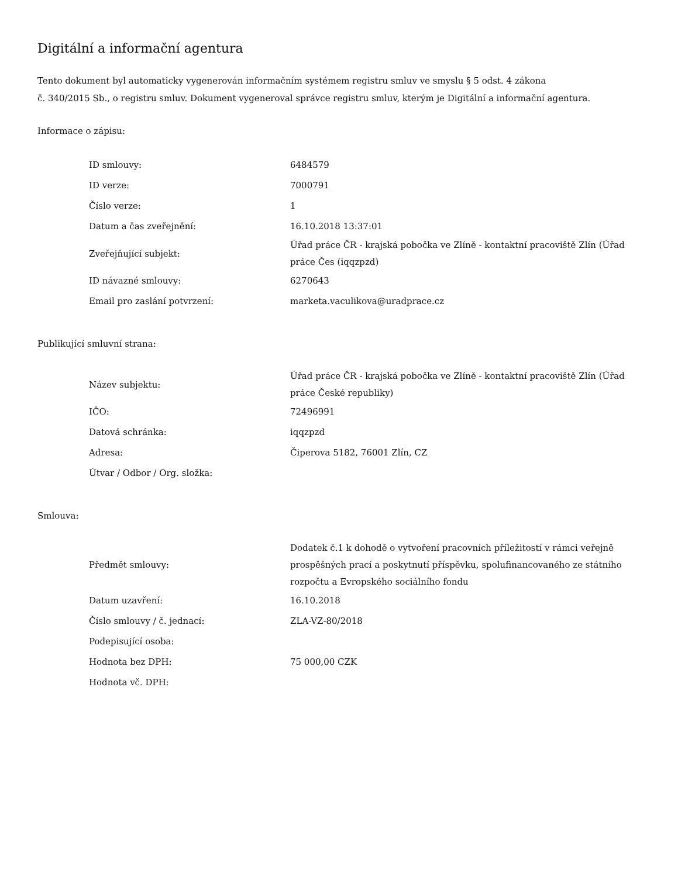Digitální a informační agentura
Tento dokument byl automaticky vygenerován informačním systémem registru smluv ve smyslu § 5 odst. 4 zákona
č. 340/2015 Sb., o registru smluv. Dokument vygeneroval správce registru smluv, kterým je Digitální a informační agentura.
Informace o zápisu:
| ID smlouvy: | 6484579 |
| ID verze: | 7000791 |
| Číslo verze: | 1 |
| Datum a čas zveřejnění: | 16.10.2018 13:37:01 |
| Zveřejňující subjekt: | Úřad práce ČR - krajská pobočka ve Zlíně - kontaktní pracoviště Zlín (Úřad práce Čes (iqqzpzd) |
| ID návazné smlouvy: | 6270643 |
| Email pro zaslání potvrzení: | marketa.vaculikova@uradprace.cz |
Publikující smluvní strana:
| Název subjektu: | Úřad práce ČR - krajská pobočka ve Zlíně - kontaktní pracoviště Zlín (Úřad práce České republiky) |
| IČO: | 72496991 |
| Datová schránka: | iqqzpzd |
| Adresa: | Čiperova 5182, 76001 Zlín, CZ |
| Útvar / Odbor / Org. složka: | |
Smlouva:
| Předmět smlouvy: | Dodatek č.1 k dohodě o vytvoření pracovních příležitostí v rámci veřejně prospěšných prací a poskytnutí příspěvku, spolufinancovaného ze státního rozpočtu a Evropského sociálního fondu |
| Datum uzavření: | 16.10.2018 |
| Číslo smlouvy / č. jednací: | ZLA-VZ-80/2018 |
| Podepisující osoba: | |
| Hodnota bez DPH: | 75 000,00 CZK |
| Hodnota vč. DPH: | |